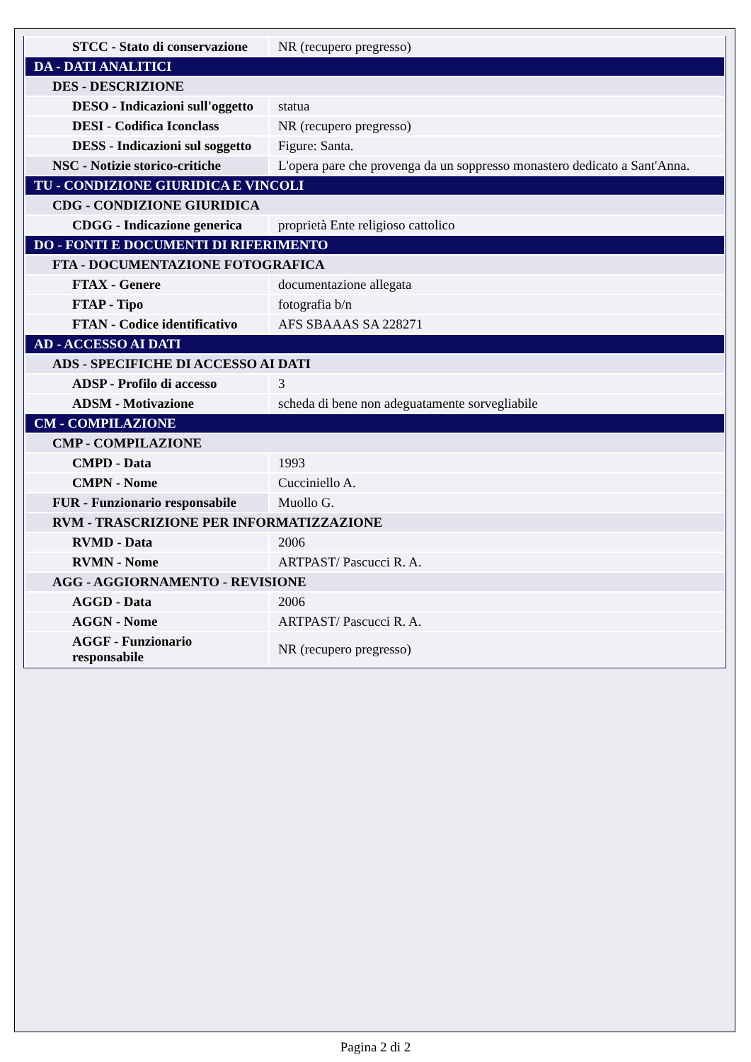| STCC - Stato di conservazione | NR (recupero pregresso) |
| DA - DATI ANALITICI | |
| DES - DESCRIZIONE | |
| DESO - Indicazioni sull'oggetto | statua |
| DESI - Codifica Iconclass | NR (recupero pregresso) |
| DESS - Indicazioni sul soggetto | Figure: Santa. |
| NSC - Notizie storico-critiche | L'opera pare che provenga da un soppresso monastero dedicato a Sant'Anna. |
| TU - CONDIZIONE GIURIDICA E VINCOLI | |
| CDG - CONDIZIONE GIURIDICA | |
| CDGG - Indicazione generica | proprietà Ente religioso cattolico |
| DO - FONTI E DOCUMENTI DI RIFERIMENTO | |
| FTA - DOCUMENTAZIONE FOTOGRAFICA | |
| FTAX - Genere | documentazione allegata |
| FTAP - Tipo | fotografia b/n |
| FTAN - Codice identificativo | AFS SBAAAS SA 228271 |
| AD - ACCESSO AI DATI | |
| ADS - SPECIFICHE DI ACCESSO AI DATI | |
| ADSP - Profilo di accesso | 3 |
| ADSM - Motivazione | scheda di bene non adeguatamente sorvegliabile |
| CM - COMPILAZIONE | |
| CMP - COMPILAZIONE | |
| CMPD - Data | 1993 |
| CMPN - Nome | Cucciniello A. |
| FUR - Funzionario responsabile | Muollo G. |
| RVM - TRASCRIZIONE PER INFORMATIZZAZIONE | |
| RVMD - Data | 2006 |
| RVMN - Nome | ARTPAST/ Pascucci R. A. |
| AGG - AGGIORNAMENTO - REVISIONE | |
| AGGD - Data | 2006 |
| AGGN - Nome | ARTPAST/ Pascucci R. A. |
| AGGF - Funzionario responsabile | NR (recupero pregresso) |
Pagina 2 di 2